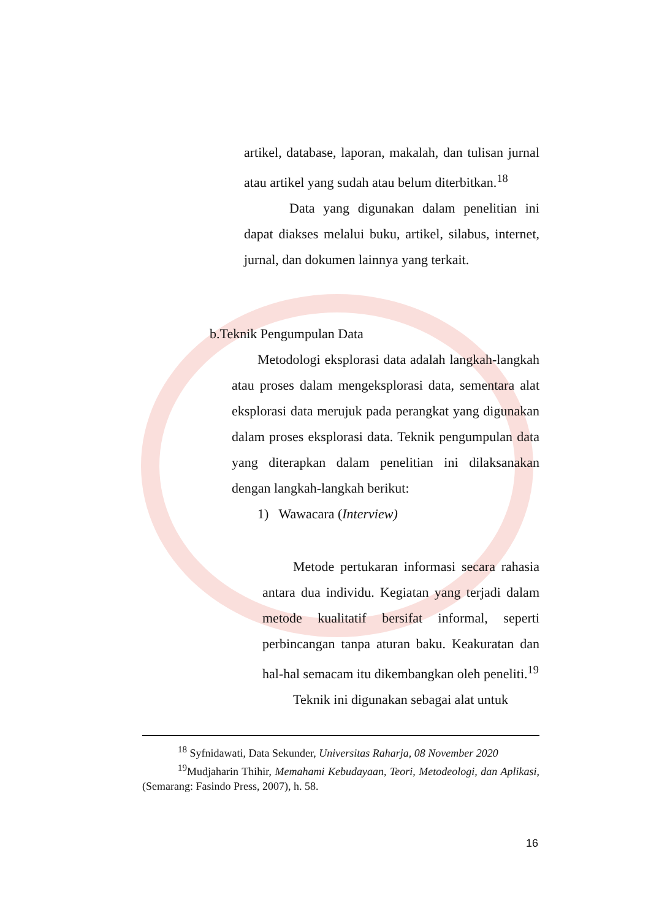artikel, database, laporan, makalah, dan tulisan jurnal atau artikel yang sudah atau belum diterbitkan.<sup>18</sup>
Data yang digunakan dalam penelitian ini dapat diakses melalui buku, artikel, silabus, internet, jurnal, dan dokumen lainnya yang terkait.
b.Teknik Pengumpulan Data
Metodologi eksplorasi data adalah langkah-langkah atau proses dalam mengeksplorasi data, sementara alat eksplorasi data merujuk pada perangkat yang digunakan dalam proses eksplorasi data. Teknik pengumpulan data yang diterapkan dalam penelitian ini dilaksanakan dengan langkah-langkah berikut:
1) Wawacara (Interview)
Metode pertukaran informasi secara rahasia antara dua individu. Kegiatan yang terjadi dalam metode kualitatif bersifat informal, seperti perbincangan tanpa aturan baku. Keakuratan dan hal-hal semacam itu dikembangkan oleh peneliti.<sup>19</sup>
Teknik ini digunakan sebagai alat untuk
<sup>18</sup> Syfnidawati, Data Sekunder, Universitas Raharja, 08 November 2020
<sup>19</sup> Mudjaharin Thihir, Memahami Kebudayaan, Teori, Metodeologi, dan Aplikasi, (Semarang: Fasindo Press, 2007), h. 58.
16